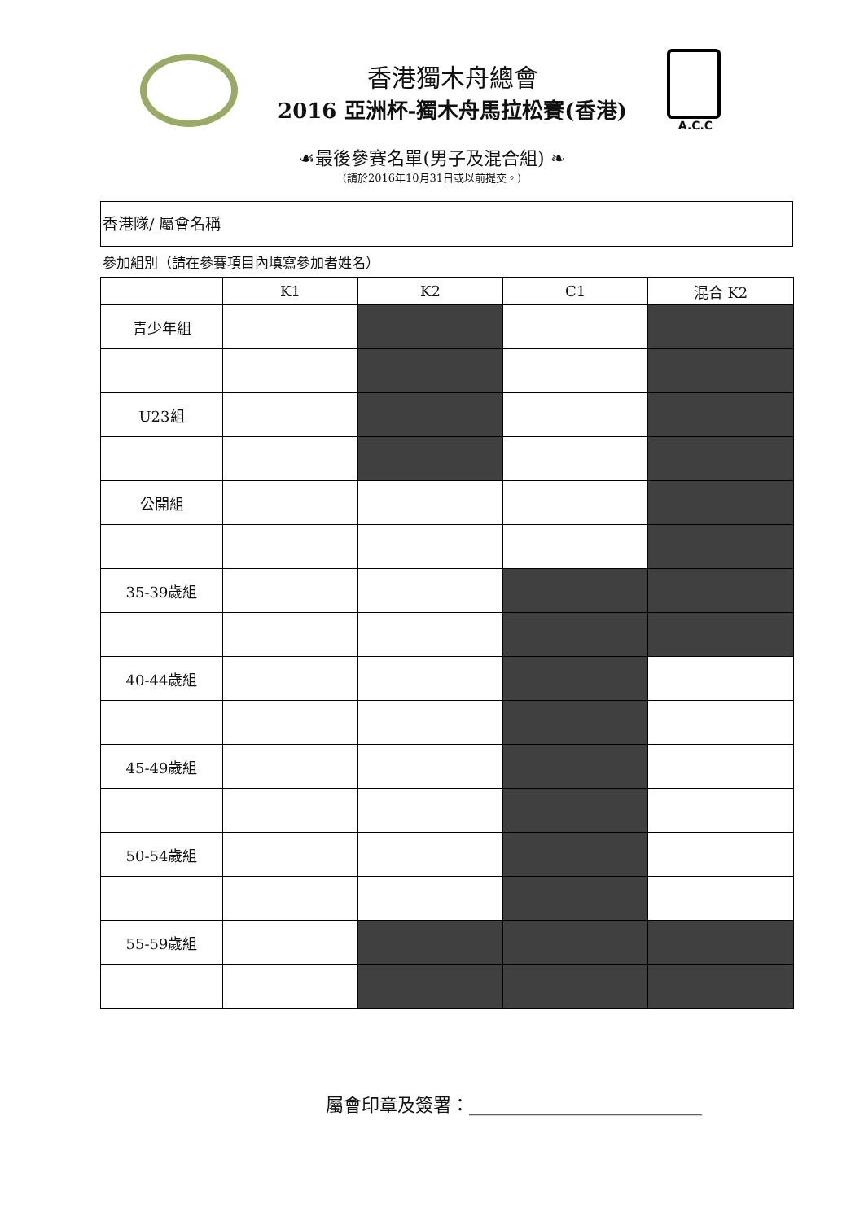香港獨木舟總會
2016 亞洲杯-獨木舟馬拉松賽(香港)
A.C.C
☙最後參賽名單(男子及混合組) ❧
(請於2016年10月31日或以前提交。)
香港隊/ 屬會名稱
參加組別（請在參賽項目內填寫參加者姓名）
| | K1 | K2 | C1 | 混合 K2 |
| --- | --- | --- | --- | --- |
| 青少年組 | | | | |
| U23組 | | | | |
| 公開組 | | | | |
| 35-39歲組 | | | | |
| 40-44歲組 | | | | |
| 45-49歲組 | | | | |
| 50-54歲組 | | | | |
| 55-59歲組 | | | | |
屬會印章及簽署：__________________________